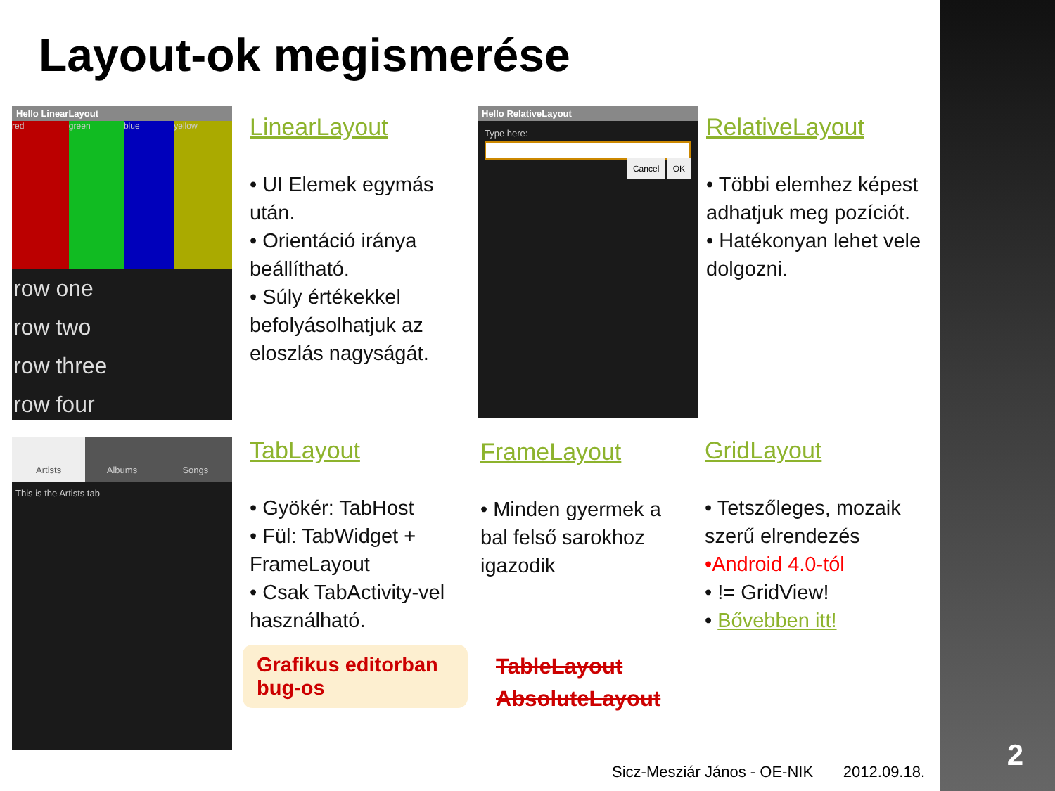Layout-ok megismerése
Hello LinearLayout
red green blue yellow
row one
row two
row three
row four
LinearLayout
• UI Elemek egymás után.
• Orientáció iránya beállítható.
• Súly értékekkel befolyásolhatjuk az eloszlás nagyságát.
Hello RelativeLayout
Type here:
Cancel OK
RelativeLayout
• Többi elemhez képest adhatjuk meg pozíciót.
• Hatékonyan lehet vele dolgozni.
Artists Albums Songs
This is the Artists tab
TabLayout
• Gyökér: TabHost
• Fül: TabWidget + FrameLayout
• Csak TabActivity-vel használható.
FrameLayout
• Minden gyermek a bal felső sarokhoz igazodik
GridLayout
• Tetszőleges, mozaik szerű elrendezés
•Android 4.0-tól
• != GridView!
• Bővebben itt!
Grafikus editorban bug-os
TableLayout
AbsoluteLayout
Sicz-Mesziár János - OE-NIK 2012.09.18.
2